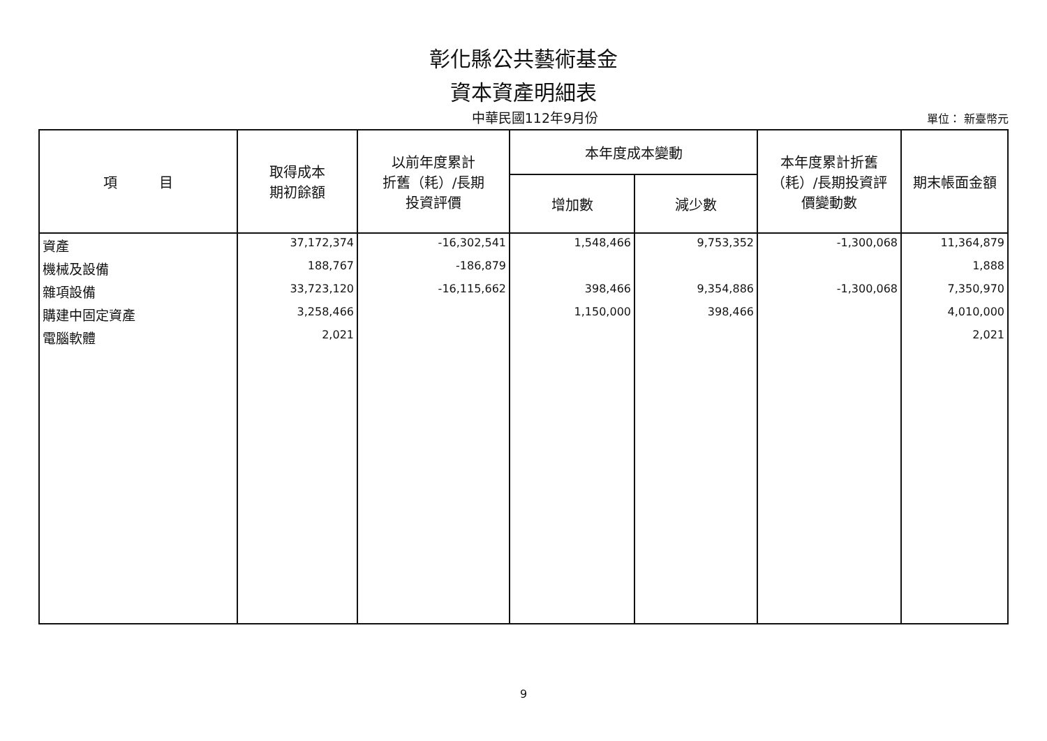彰化縣公共藝術基金
資本資產明細表
中華民國112年9月份 單位： 新臺幣元
| 項 目 | 取得成本 期初餘額 | 以前年度累計 折舊（耗）/長期 投資評價 | 本年度成本變動 | | 本年度累計折舊 （耗）/長期投資評 價變動數 | 期末帳面金額 |
| --- | --- | --- | --- | --- | --- | --- |
| | | | 增加數 | 減少數 | | |
| 資產 | 37,172,374 | -16,302,541 | 1,548,466 | 9,753,352 | -1,300,068 | 11,364,879 |
| 機械及設備 | 188,767 | -186,879 | | | | 1,888 |
| 雜項設備 | 33,723,120 | -16,115,662 | 398,466 | 9,354,886 | -1,300,068 | 7,350,970 |
| 購建中固定資產 | 3,258,466 | | 1,150,000 | 398,466 | | 4,010,000 |
| 電腦軟體 | 2,021 | | | | | 2,021 |
9